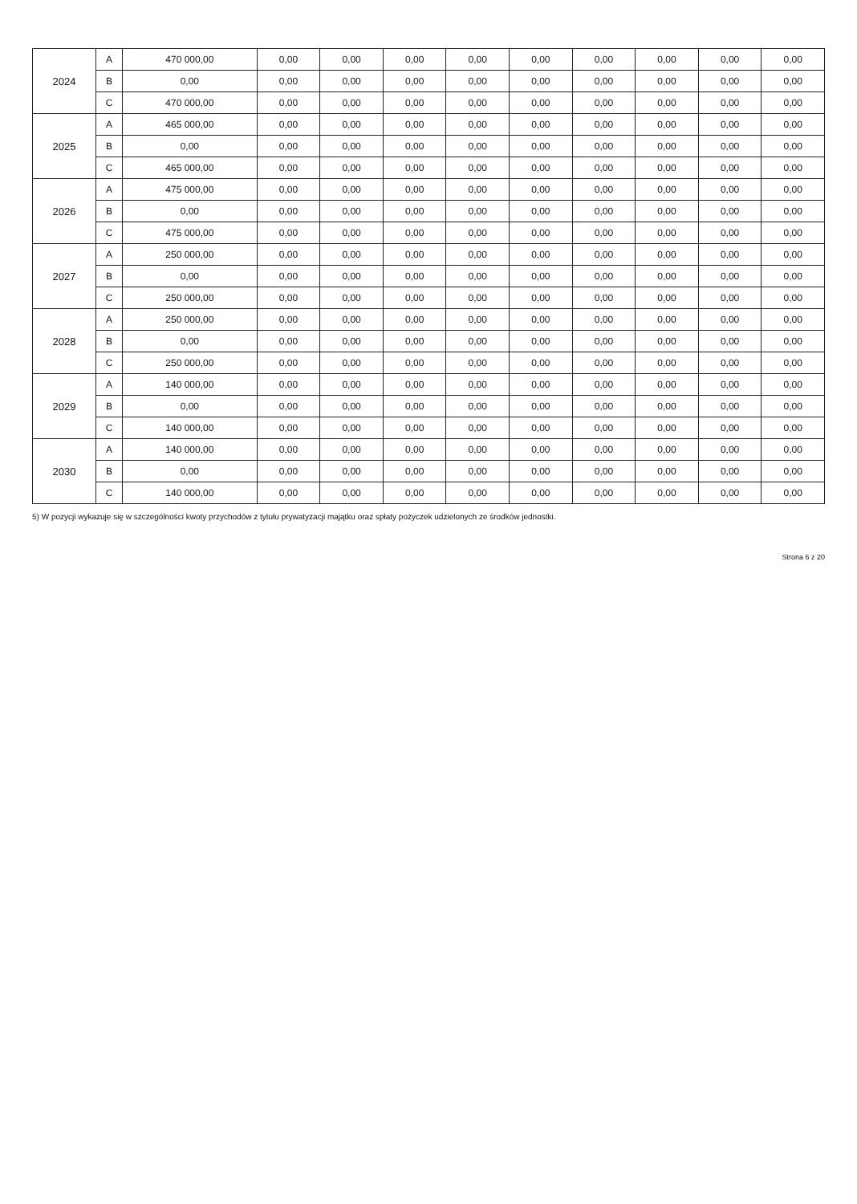| 2024 | A | 470 000,00 | 0,00 | 0,00 | 0,00 | 0,00 | 0,00 | 0,00 | 0,00 | 0,00 | 0,00 |
| | B | 0,00 | 0,00 | 0,00 | 0,00 | 0,00 | 0,00 | 0,00 | 0,00 | 0,00 | 0,00 |
| | C | 470 000,00 | 0,00 | 0,00 | 0,00 | 0,00 | 0,00 | 0,00 | 0,00 | 0,00 | 0,00 |
| 2025 | A | 465 000,00 | 0,00 | 0,00 | 0,00 | 0,00 | 0,00 | 0,00 | 0,00 | 0,00 | 0,00 |
| | B | 0,00 | 0,00 | 0,00 | 0,00 | 0,00 | 0,00 | 0,00 | 0,00 | 0,00 | 0,00 |
| | C | 465 000,00 | 0,00 | 0,00 | 0,00 | 0,00 | 0,00 | 0,00 | 0,00 | 0,00 | 0,00 |
| 2026 | A | 475 000,00 | 0,00 | 0,00 | 0,00 | 0,00 | 0,00 | 0,00 | 0,00 | 0,00 | 0,00 |
| | B | 0,00 | 0,00 | 0,00 | 0,00 | 0,00 | 0,00 | 0,00 | 0,00 | 0,00 | 0,00 |
| | C | 475 000,00 | 0,00 | 0,00 | 0,00 | 0,00 | 0,00 | 0,00 | 0,00 | 0,00 | 0,00 |
| 2027 | A | 250 000,00 | 0,00 | 0,00 | 0,00 | 0,00 | 0,00 | 0,00 | 0,00 | 0,00 | 0,00 |
| | B | 0,00 | 0,00 | 0,00 | 0,00 | 0,00 | 0,00 | 0,00 | 0,00 | 0,00 | 0,00 |
| | C | 250 000,00 | 0,00 | 0,00 | 0,00 | 0,00 | 0,00 | 0,00 | 0,00 | 0,00 | 0,00 |
| 2028 | A | 250 000,00 | 0,00 | 0,00 | 0,00 | 0,00 | 0,00 | 0,00 | 0,00 | 0,00 | 0,00 |
| | B | 0,00 | 0,00 | 0,00 | 0,00 | 0,00 | 0,00 | 0,00 | 0,00 | 0,00 | 0,00 |
| | C | 250 000,00 | 0,00 | 0,00 | 0,00 | 0,00 | 0,00 | 0,00 | 0,00 | 0,00 | 0,00 |
| 2029 | A | 140 000,00 | 0,00 | 0,00 | 0,00 | 0,00 | 0,00 | 0,00 | 0,00 | 0,00 | 0,00 |
| | B | 0,00 | 0,00 | 0,00 | 0,00 | 0,00 | 0,00 | 0,00 | 0,00 | 0,00 | 0,00 |
| | C | 140 000,00 | 0,00 | 0,00 | 0,00 | 0,00 | 0,00 | 0,00 | 0,00 | 0,00 | 0,00 |
| 2030 | A | 140 000,00 | 0,00 | 0,00 | 0,00 | 0,00 | 0,00 | 0,00 | 0,00 | 0,00 | 0,00 |
| | B | 0,00 | 0,00 | 0,00 | 0,00 | 0,00 | 0,00 | 0,00 | 0,00 | 0,00 | 0,00 |
| | C | 140 000,00 | 0,00 | 0,00 | 0,00 | 0,00 | 0,00 | 0,00 | 0,00 | 0,00 | 0,00 |
5) W pozycji wykazuje się w szczególności kwoty przychodów z tytułu prywatyzacji majątku oraz spłaty pożyczek udzielonych ze środków jednostki.
Strona 6 z 20